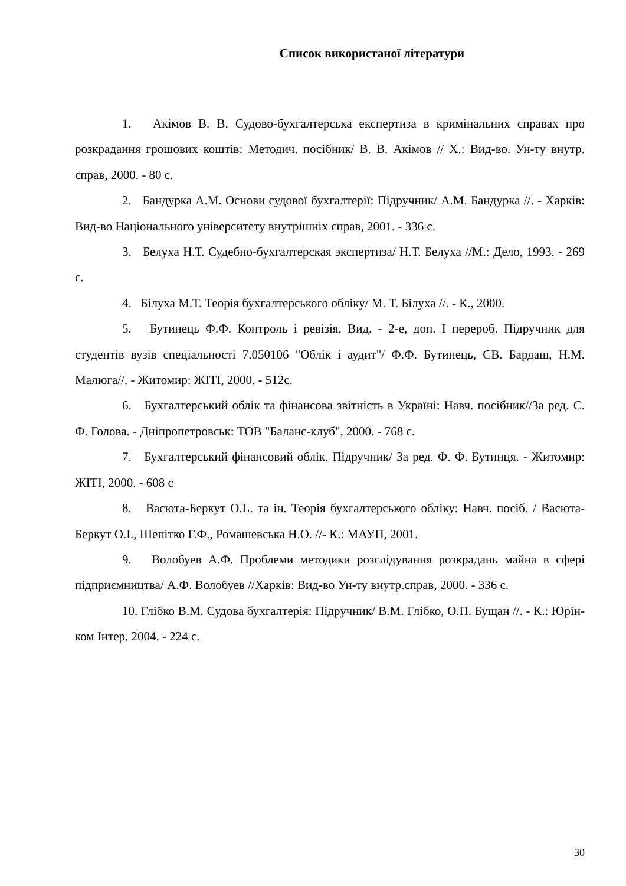Список використаної літератури
1. Акімов В. В. Судово-бухгалтерська експертиза в кримінальних справах про розкрадання грошових коштів: Методич. посібник/ В. В. Акімов // Х.: Вид-во. Ун-ту внутр. справ, 2000. - 80 с.
2. Бандурка А.М. Основи судової бухгалтерії: Підручник/ А.М. Бандурка //. - Харків: Вид-во Національного університету внутрішніх справ, 2001. - 336 с.
3. Белуха Н.Т. Судебно-бухгалтерская экспертиза/ Н.Т. Белуха //М.: Дело, 1993. - 269 с.
4. Білуха М.Т. Теорія бухгалтерського обліку/ М. Т. Білуха //. - К., 2000.
5. Бутинець Ф.Ф. Контроль і ревізія. Вид. - 2-е, доп. І перероб. Підручник для студентів вузів спеціальності 7.050106 "Облік і аудит"/ Ф.Ф. Бутинець, СВ. Бардаш, Н.М. Малюга//. - Житомир: ЖІТІ, 2000. - 512с.
6. Бухгалтерський облік та фінансова звітність в Україні: Навч. посібник//За ред. С. Ф. Голова. - Дніпропетровськ: ТОВ "Баланс-клуб", 2000. - 768 с.
7. Бухгалтерський фінансовий облік. Підручник/ За ред. Ф. Ф. Бутинця. - Житомир: ЖІТІ, 2000. - 608 с
8. Васюта-Беркут О.L. та ін. Теорія бухгалтерського обліку: Навч. посіб. / Васюта-Беркут О.І., Шепітко Г.Ф., Ромашевська Н.О. //- К.: МАУП, 2001.
9. Волобуев А.Ф. Проблеми методики розслідування розкрадань майна в сфері підприємництва/ А.Ф. Волобуев //Харків: Вид-во Ун-ту внутр.справ, 2000. - 336 с.
10. Глібко В.М. Судова бухгалтерія: Підручник/ В.М. Глібко, О.П. Бущан //. - К.: Юрін-ком Інтер, 2004. - 224 с.
30